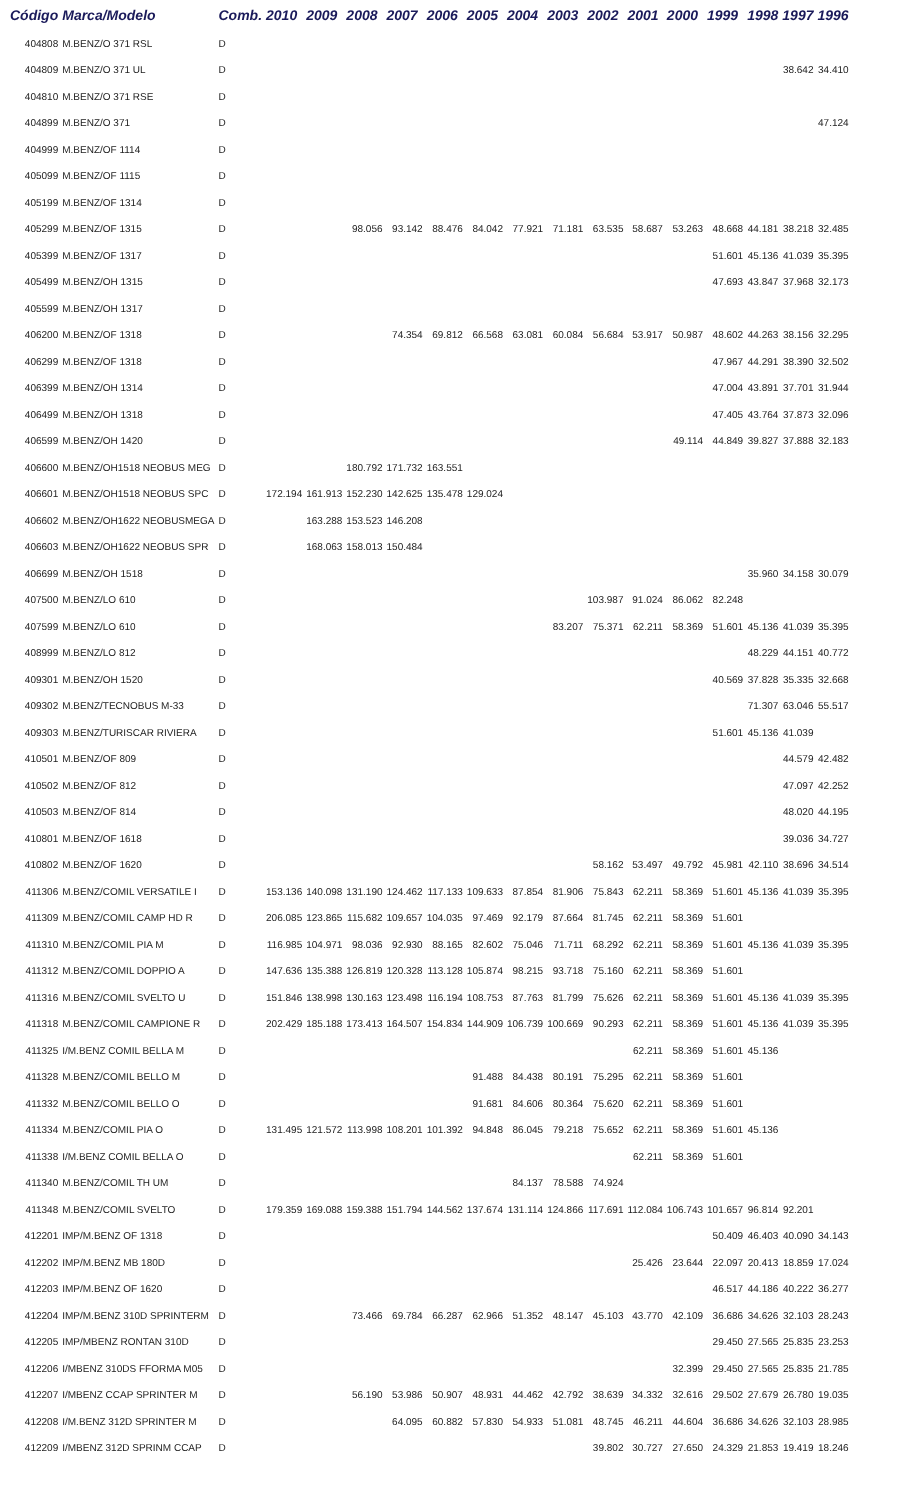| Código | Marca/Modelo | Comb. | 2010 | 2009 | 2008 | 2007 | 2006 | 2005 | 2004 | 2003 | 2002 | 2001 | 2000 | 1999 | 1998 | 1997 | 1996 |
| --- | --- | --- | --- | --- | --- | --- | --- | --- | --- | --- | --- | --- | --- | --- | --- | --- | --- |
| 404808 | M.BENZ/O 371 RSL | D | | | | | | | | | | | | | | | |
| 404809 | M.BENZ/O 371 UL | D | | | | | | | | | | | | | | 38.642 | 34.410 |
| 404810 | M.BENZ/O 371 RSE | D | | | | | | | | | | | | | | | |
| 404899 | M.BENZ/O 371 | D | | | | | | | | | | | | | | | 47.124 |
| 404999 | M.BENZ/OF 1114 | D | | | | | | | | | | | | | | | |
| 405099 | M.BENZ/OF 1115 | D | | | | | | | | | | | | | | | |
| 405199 | M.BENZ/OF 1314 | D | | | | | | | | | | | | | | | |
| 405299 | M.BENZ/OF 1315 | D | | | 98.056 | 93.142 | 88.476 | 84.042 | 77.921 | 71.181 | 63.535 | 58.687 | 53.263 | 48.668 | 44.181 | 38.218 | 32.485 |
| 405399 | M.BENZ/OF 1317 | D | | | | | | | | | | | | 51.601 | 45.136 | 41.039 | 35.395 |
| 405499 | M.BENZ/OH 1315 | D | | | | | | | | | | | | 47.693 | 43.847 | 37.968 | 32.173 |
| 405599 | M.BENZ/OH 1317 | D | | | | | | | | | | | | | | | |
| 406200 | M.BENZ/OF 1318 | D | | | | 74.354 | 69.812 | 66.568 | 63.081 | 60.084 | 56.684 | 53.917 | 50.987 | 48.602 | 44.263 | 38.156 | 32.295 |
| 406299 | M.BENZ/OF 1318 | D | | | | | | | | | | | | 47.967 | 44.291 | 38.390 | 32.502 |
| 406399 | M.BENZ/OH 1314 | D | | | | | | | | | | | | 47.004 | 43.891 | 37.701 | 31.944 |
| 406499 | M.BENZ/OH 1318 | D | | | | | | | | | | | | 47.405 | 43.764 | 37.873 | 32.096 |
| 406599 | M.BENZ/OH 1420 | D | | | | | | | | | | | 49.114 | 44.849 | 39.827 | 37.888 | 32.183 |
| 406600 | M.BENZ/OH1518 NEOBUS MEG | D | | | 180.792 | 171.732 | 163.551 | | | | | | | | | | |
| 406601 | M.BENZ/OH1518 NEOBUS SPC | D | 172.194 | 161.913 | 152.230 | 142.625 | 135.478 | 129.024 | | | | | | | | | |
| 406602 | M.BENZ/OH1622 NEOBUSMEGA | D | | 163.288 | 153.523 | 146.208 | | | | | | | | | | | |
| 406603 | M.BENZ/OH1622 NEOBUS SPR | D | | 168.063 | 158.013 | 150.484 | | | | | | | | | | | |
| 406699 | M.BENZ/OH 1518 | D | | | | | | | | | | | | | 35.960 | 34.158 | 30.079 |
| 407500 | M.BENZ/LO 610 | D | | | | | | | | | 103.987 | 91.024 | 86.062 | 82.248 | | | |
| 407599 | M.BENZ/LO 610 | D | | | | | | | | 83.207 | 75.371 | 62.211 | 58.369 | 51.601 | 45.136 | 41.039 | 35.395 |
| 408999 | M.BENZ/LO 812 | D | | | | | | | | | | | | | 48.229 | 44.151 | 40.772 |
| 409301 | M.BENZ/OH 1520 | D | | | | | | | | | | | | 40.569 | 37.828 | 35.335 | 32.668 |
| 409302 | M.BENZ/TECNOBUS M-33 | D | | | | | | | | | | | | | 71.307 | 63.046 | 55.517 |
| 409303 | M.BENZ/TURISCAR RIVIERA | D | | | | | | | | | | | | 51.601 | 45.136 | 41.039 | |
| 410501 | M.BENZ/OF 809 | D | | | | | | | | | | | | | | 44.579 | 42.482 |
| 410502 | M.BENZ/OF 812 | D | | | | | | | | | | | | | | 47.097 | 42.252 |
| 410503 | M.BENZ/OF 814 | D | | | | | | | | | | | | | | 48.020 | 44.195 |
| 410801 | M.BENZ/OF 1618 | D | | | | | | | | | | | | | | 39.036 | 34.727 |
| 410802 | M.BENZ/OF 1620 | D | | | | | | | | | 58.162 | 53.497 | 49.792 | 45.981 | 42.110 | 38.696 | 34.514 |
| 411306 | M.BENZ/COMIL VERSATILE I | D | 153.136 | 140.098 | 131.190 | 124.462 | 117.133 | 109.633 | 87.854 | 81.906 | 75.843 | 62.211 | 58.369 | 51.601 | 45.136 | 41.039 | 35.395 |
| 411309 | M.BENZ/COMIL CAMP HD R | D | 206.085 | 123.865 | 115.682 | 109.657 | 104.035 | 97.469 | 92.179 | 87.664 | 81.745 | 62.211 | 58.369 | 51.601 | | | |
| 411310 | M.BENZ/COMIL PIA M | D | 116.985 | 104.971 | 98.036 | 92.930 | 88.165 | 82.602 | 75.046 | 71.711 | 68.292 | 62.211 | 58.369 | 51.601 | 45.136 | 41.039 | 35.395 |
| 411312 | M.BENZ/COMIL DOPPIO A | D | 147.636 | 135.388 | 126.819 | 120.328 | 113.128 | 105.874 | 98.215 | 93.718 | 75.160 | 62.211 | 58.369 | 51.601 | | | |
| 411316 | M.BENZ/COMIL SVELTO U | D | 151.846 | 138.998 | 130.163 | 123.498 | 116.194 | 108.753 | 87.763 | 81.799 | 75.626 | 62.211 | 58.369 | 51.601 | 45.136 | 41.039 | 35.395 |
| 411318 | M.BENZ/COMIL CAMPIONE R | D | 202.429 | 185.188 | 173.413 | 164.507 | 154.834 | 144.909 | 106.739 | 100.669 | 90.293 | 62.211 | 58.369 | 51.601 | 45.136 | 41.039 | 35.395 |
| 411325 | I/M.BENZ COMIL BELLA M | D | | | | | | | | | | 62.211 | 58.369 | 51.601 | 45.136 | | |
| 411328 | M.BENZ/COMIL BELLO M | D | | | | | | 91.488 | 84.438 | 80.191 | 75.295 | 62.211 | 58.369 | 51.601 | | | |
| 411332 | M.BENZ/COMIL BELLO O | D | | | | | | 91.681 | 84.606 | 80.364 | 75.620 | 62.211 | 58.369 | 51.601 | | | |
| 411334 | M.BENZ/COMIL PIA O | D | 131.495 | 121.572 | 113.998 | 108.201 | 101.392 | 94.848 | 86.045 | 79.218 | 75.652 | 62.211 | 58.369 | 51.601 | 45.136 | | |
| 411338 | I/M.BENZ COMIL BELLA O | D | | | | | | | | | | 62.211 | 58.369 | 51.601 | | | |
| 411340 | M.BENZ/COMIL TH UM | D | | | | | | | 84.137 | 78.588 | 74.924 | | | | | | |
| 411348 | M.BENZ/COMIL SVELTO | D | 179.359 | 169.088 | 159.388 | 151.794 | 144.562 | 137.674 | 131.114 | 124.866 | 117.691 | 112.084 | 106.743 | 101.657 | 96.814 | 92.201 | |
| 412201 | IMP/M.BENZ OF 1318 | D | | | | | | | | | | | | 50.409 | 46.403 | 40.090 | 34.143 |
| 412202 | IMP/M.BENZ MB 180D | D | | | | | | | | | | 25.426 | 23.644 | 22.097 | 20.413 | 18.859 | 17.024 |
| 412203 | IMP/M.BENZ OF 1620 | D | | | | | | | | | | | | 46.517 | 44.186 | 40.222 | 36.277 |
| 412204 | IMP/M.BENZ 310D SPRINTERM | D | | | 73.466 | 69.784 | 66.287 | 62.966 | 51.352 | 48.147 | 45.103 | 43.770 | 42.109 | 36.686 | 34.626 | 32.103 | 28.243 |
| 412205 | IMP/MBENZ RONTAN 310D | D | | | | | | | | | | | | 29.450 | 27.565 | 25.835 | 23.253 |
| 412206 | I/MBENZ 310DS FFORMA M05 | D | | | | | | | | | | | 32.399 | 29.450 | 27.565 | 25.835 | 21.785 |
| 412207 | I/MBENZ CCAP SPRINTER M | D | | | 56.190 | 53.986 | 50.907 | 48.931 | 44.462 | 42.792 | 38.639 | 34.332 | 32.616 | 29.502 | 27.679 | 26.780 | 19.035 |
| 412208 | I/M.BENZ 312D SPRINTER M | D | | | | 64.095 | 60.882 | 57.830 | 54.933 | 51.081 | 48.745 | 46.211 | 44.604 | 36.686 | 34.626 | 32.103 | 28.985 |
| 412209 | I/MBENZ 312D SPRINM CCAP | D | | | | | | | | | 39.802 | 30.727 | 27.650 | 24.329 | 21.853 | 19.419 | 18.246 |